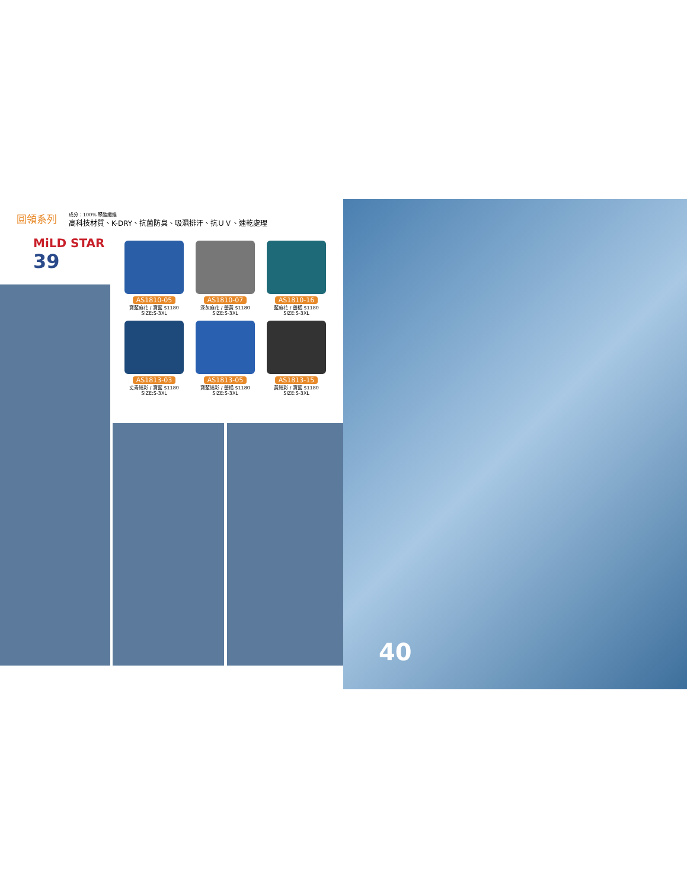圓領系列
成分：100% 聚酯纖維
高科技材質、K-DRY、抗菌防臭、吸濕排汗、抗ＵＶ、速乾處理
MiLD STAR
39
AS1810-05
寶藍麻花 / 寶藍 $1180
SIZE:S-3XL
AS1810-07
深灰麻花 / 螢黃 $1180
SIZE:S-3XL
AS1810-16
藍麻花 / 螢橘 $1180
SIZE:S-3XL
AS1813-03
丈青迷彩 / 寶藍 $1180
SIZE:S-3XL
AS1813-05
寶藍迷彩 / 螢橘 $1180
SIZE:S-3XL
AS1813-15
黃迷彩 / 寶藍 $1180
SIZE:S-3XL
40